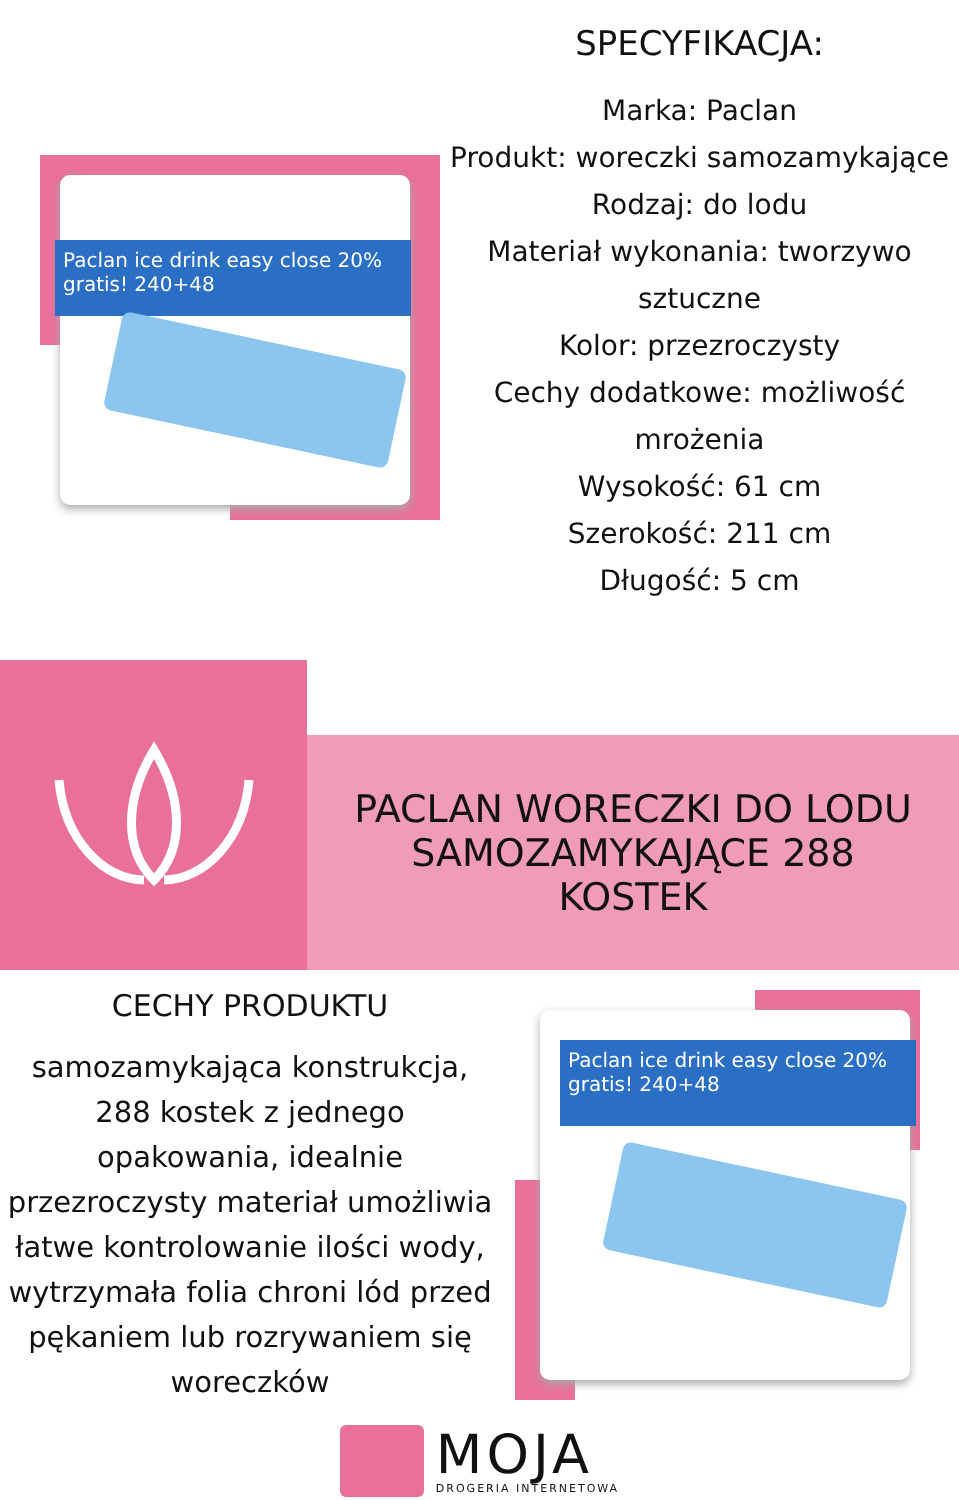Paclan ice drink easy close 20% gratis! 240+48
SPECYFIKACJA:
Marka: Paclan
Produkt: woreczki samozamykające
Rodzaj: do lodu
Materiał wykonania: tworzywo sztuczne
Kolor: przezroczysty
Cechy dodatkowe: możliwość mrożenia
Wysokość: 61 cm
Szerokość: 211 cm
Długość: 5 cm
PACLAN WORECZKI DO LODU
SAMOZAMYKAJĄCE 288
KOSTEK
CECHY PRODUKTU
samozamykająca konstrukcja, 288 kostek z jednego opakowania, idealnie przezroczysty materiał umożliwia łatwe kontrolowanie ilości wody, wytrzymała folia chroni lód przed pękaniem lub rozrywaniem się woreczków
Paclan ice drink easy close 20% gratis! 240+48
MOJA
DROGERIA INTERNETOWA